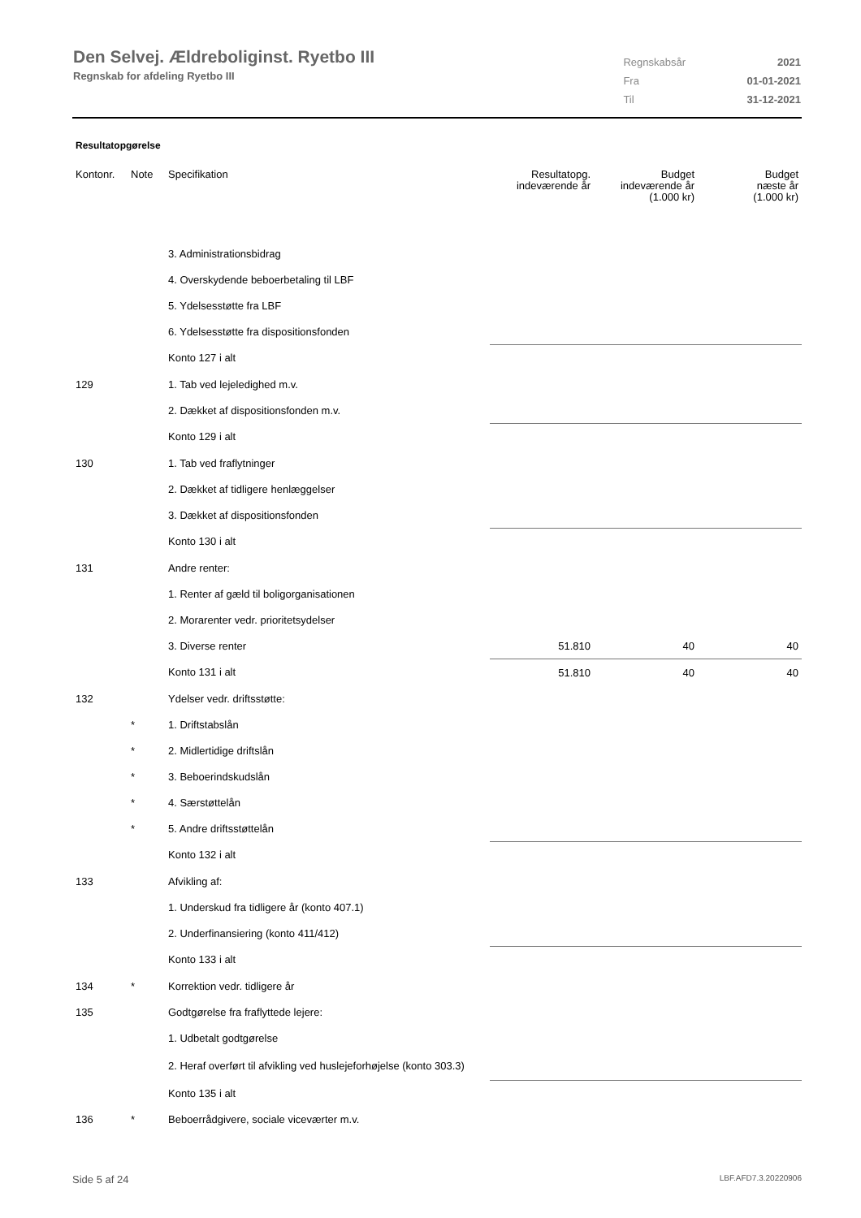Den Selvej. Ældreboliginst. Ryetbo III
Regnskab for afdeling Ryetbo III
| Regnskabsår | 2021 |
| Fra | 01-01-2021 |
| Til | 31-12-2021 |
Resultatopgørelse
| Kontonr. | Note | Specifikation | Resultatopg. indeværende år | Budget indeværende år (1.000 kr) | Budget næste år (1.000 kr) |
| --- | --- | --- | --- | --- | --- |
| | | 3. Administrationsbidrag | | | |
| | | 4. Overskydende beboerbetaling til LBF | | | |
| | | 5. Ydelsesstøtte fra LBF | | | |
| | | 6. Ydelsesstøtte fra dispositionsfonden | | | |
| | | Konto 127 i alt | | | |
| 129 | | 1. Tab ved lejeledighed m.v. | | | |
| | | 2. Dækket af dispositionsfonden m.v. | | | |
| | | Konto 129 i alt | | | |
| 130 | | 1. Tab ved fraflytninger | | | |
| | | 2. Dækket af tidligere henlæggelser | | | |
| | | 3. Dækket af dispositionsfonden | | | |
| | | Konto 130 i alt | | | |
| 131 | | Andre renter: | | | |
| | | 1. Renter af gæld til boligorganisationen | | | |
| | | 2. Morarenter vedr. prioritetsydelser | | | |
| | | 3. Diverse renter | 51.810 | 40 | 40 |
| | | Konto 131 i alt | 51.810 | 40 | 40 |
| 132 | | Ydelser vedr. driftsstøtte: | | | |
| | * | 1. Driftstabslån | | | |
| | * | 2. Midlertidige driftslån | | | |
| | * | 3. Beboerindskudslån | | | |
| | * | 4. Særstøttelån | | | |
| | * | 5. Andre driftsstøttelån | | | |
| | | Konto 132 i alt | | | |
| 133 | | Afvikling af: | | | |
| | | 1. Underskud fra tidligere år (konto 407.1) | | | |
| | | 2. Underfinansiering (konto 411/412) | | | |
| | | Konto 133 i alt | | | |
| 134 | * | Korrektion vedr. tidligere år | | | |
| 135 | | Godtgørelse fra fraflyttede lejere: | | | |
| | | 1. Udbetalt godtgørelse | | | |
| | | 2. Heraf overført til afvikling ved huslejeforhøjelse (konto 303.3) | | | |
| | | Konto 135 i alt | | | |
| 136 | * | Beboerrådgivere, sociale viceværter m.v. | | | |
Side 5 af 24 LBF.AFD7.3.20220906